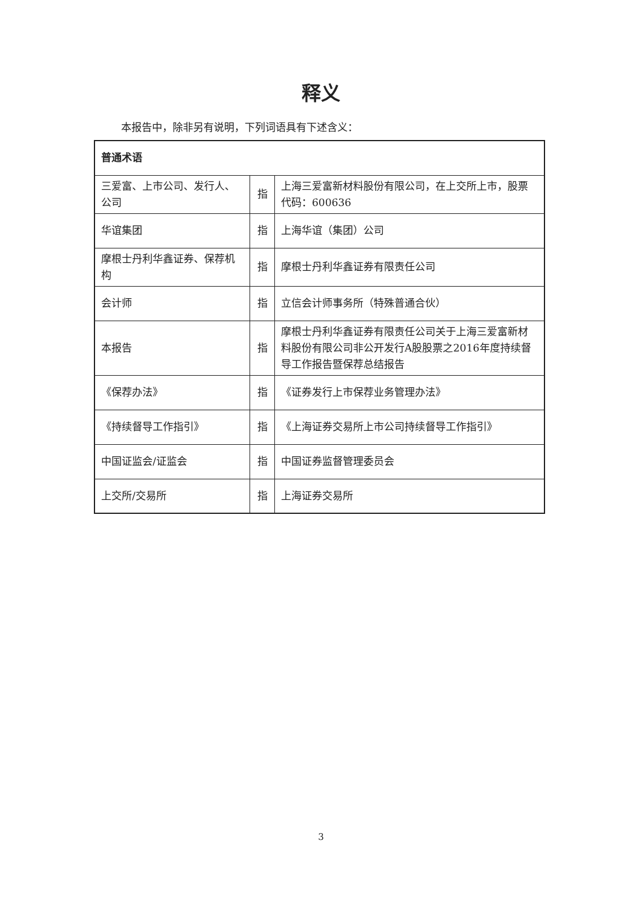释义
本报告中，除非另有说明，下列词语具有下述含义：
| 普通术语 | | |
| 三爱富、上市公司、发行人、公司 | 指 | 上海三爱富新材料股份有限公司，在上交所上市，股票代码：600636 |
| 华谊集团 | 指 | 上海华谊（集团）公司 |
| 摩根士丹利华鑫证券、保荐机构 | 指 | 摩根士丹利华鑫证券有限责任公司 |
| 会计师 | 指 | 立信会计师事务所（特殊普通合伙） |
| 本报告 | 指 | 摩根士丹利华鑫证券有限责任公司关于上海三爱富新材料股份有限公司非公开发行A股股票之2016年度持续督导工作报告暨保荐总结报告 |
| 《保荐办法》 | 指 | 《证券发行上市保荐业务管理办法》 |
| 《持续督导工作指引》 | 指 | 《上海证券交易所上市公司持续督导工作指引》 |
| 中国证监会/证监会 | 指 | 中国证券监督管理委员会 |
| 上交所/交易所 | 指 | 上海证券交易所 |
3